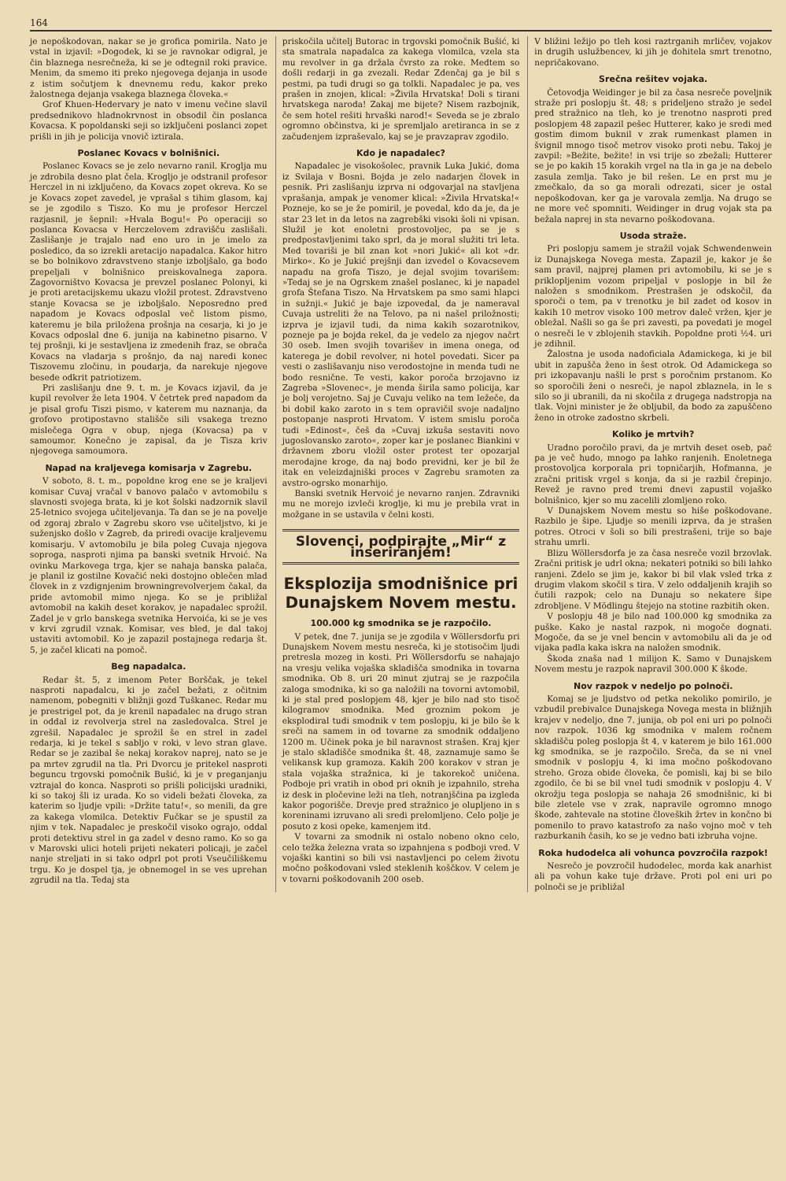164
je nepoškodovan, nakar se je grofica pomirila. Nato je vstal in izjavil: »Dogodek, ki se je ravnokar odigral, je čin blaznega nesrečneža, ki se je odtegnil roki pravice. Menim, da smemo iti preko njegovega dejanja in usode z istim sočutjem k dnevnemu redu, kakor preko žalostnega dejanja vsakega blaznega človeka.«
Grof Khuen-Hedervary je nato v imenu večine slavil predsednikovo hladnokrvnost in obsodil čin poslanca Kovacsa. K popoldanski seji so izključeni poslanci zopet prišli in jih je policija vnovič iztirala.
Poslanec Kovacs v bolnišnici.
Poslanec Kovacs se je zelo nevarno ranil. Kroglja mu je zdrobila desno plat čela. Krogljo je odstranil profesor Herczel in ni izključeno, da Kovacs zopet okreva. Ko se je Kovacs zopet zavedel, je vprašal s tihim glasom, kaj se je zgodilo s Tiszo. Ko mu je profesor Herczel razjasnil, je šepnil: »Hvala Bogu!« Po operaciji so poslanca Kovacsa v Herczelovem zdravišču zaslišali. Zaslišanje je trajalo nad eno uro in je imelo za posledico, da so izrekli aretacijo napadalca. Kakor hitro se bo bolnikovo zdravstveno stanje izboljšalo, ga bodo prepeljali v bolnišnico preiskovalnega zapora. Zagovorništvo Kovacsa je prevzel poslanec Polonyi, ki je proti aretacijskemu ukazu vložil protest. Zdravstveno stanje Kovacsa se je izboljšalo. Neposredno pred napadom je Kovacs odposlal več listom pismo, kateremu je bila priložena prošnja na cesarja, ki jo je Kovacs odposlal dne 6. junija na kabinetno pisarno. V tej prošnji, ki je sestavljena iz zmedenih fraz, se obrača Kovacs na vladarja s prošnjo, da naj naredi konec Tiszovemu zločinu, in poudarja, da narekuje njegove besede odkrit patriotizem.
Pri zaslišanju dne 9. t. m. je Kovacs izjavil, da je kupil revolver že leta 1904. V četrtek pred napadom da je pisal grofu Tiszi pismo, v katerem mu naznanja, da grofovo protipostavno stališče sili vsakega trezno mislečega Ogra v obup, njega (Kovacsa) pa v samoumor. Konečno je zapisal, da je Tisza kriv njegovega samoumora.
Napad na kraljevega komisarja v Zagrebu.
V soboto, 8. t. m., popoldne krog ene se je kraljevi komisar Cuvaj vračal v banovo palačo v avtomobilu s slavnosti svojega brata, ki je kot šolski nadzornik slavil 25-letnico svojega učiteljevanja. Ta dan se je na povelje od zgoraj zbralo v Zagrebu skoro vse učiteljstvo, ki je suženjsko došlo v Zagreb, da priredi ovacije kraljevemu komisarju. V avtomobilu je bila poleg Cuvaja njegova soproga, nasproti njima pa banski svetnik Hrvoić. Na ovinku Markovega trga, kjer se nahaja banska palača, je planil iz gostilne Kovačić neki dostojno oblečen mlad človek in z vzdignjenim browningrevolverjem čakal, da pride avtomobil mimo njega. Ko se je približal avtomobil na kakih deset korakov, je napadalec sprožil. Zadel je v grlo banskega svetnika Hervoića, ki se je ves v krvi zgrudil vznak. Komisar, ves bled, je dal takoj ustaviti avtomobil. Ko je zapazil postajnega redarja št. 5, je začel klicati na pomoč.
Beg napadalca.
Redar št. 5, z imenom Peter Borščak, je tekel nasproti napadalcu, ki je začel bežati, z očitnim namenom, pobegniti v bližnji gozd Tuškanec. Redar mu je prestrigel pot, da je krenil napadalec na drugo stran in oddal iz revolverja strel na zasledovalca. Strel je zgrešil. Napadalec je sprožil še en strel in zadel redarja, ki je tekel s sabljo v roki, v levo stran glave. Redar se je zazibal še nekaj korakov naprej, nato se je pa mrtev zgrudil na tla. Pri Dvorcu je pritekel nasproti beguncu trgovski pomočnik Bušić, ki je v preganjanju vztrajal do konca. Nasproti so prišli policijski uradniki, ki so takoj šli iz urada. Ko so videli bežati človeka, za katerim so ljudje vpili: »Držite tatu!«, so menili, da gre za kakega vlomilca. Detektiv Fučkar se je spustil za njim v tek. Napadalec je preskočil visoko ograjo, oddal proti detektivu strel in ga zadel v desno ramo. Ko so ga v Marovski ulici hoteli prijeti nekateri policaji, je začel nanje streljati in si tako odprl pot proti Vseučiliškemu trgu. Ko je dospel tja, je obnemogel in se ves uprehan zgrudil na tla. Tedaj sta
priskočila učitelj Butorac in trgovski pomočnik Bušić, ki sta smatrala napadalca za kakega vlomilca, vzela sta mu revolver in ga držala čvrsto za roke. Medtem so došli redarji in ga zvezali. Redar Zdenčaj ga je bil s pestmi, pa tudi drugi so ga tolkli. Napadalec je pa, ves prašen in znojen, klical: »Živila Hrvatska! Doli s tirani hrvatskega naroda! Zakaj me bijete? Nisem razbojnik, če sem hotel rešiti hrvaški narod!« Seveda se je zbralo ogromno občinstva, ki je spremljalo aretiranca in se z začudenjem izpraševalo, kaj se je pravzaprav zgodilo.
Kdo je napadalec?
Napadalec je visokošolec, pravnik Luka Jukić, doma iz Svilaja v Bosni. Bojda je zelo nadarjen človek in pesnik. Pri zaslišanju izprva ni odgovarjal na stavljena vprašanja, ampak je venomer klical: »Živila Hrvatska!« Pozneje, ko se je že pomiril, je povedal, kdo da je, da je star 23 let in da letos na zagrebški visoki šoli ni vpisan. Služil je kot enoletni prostovoljec, pa se je s predpostavljenimi tako sprl, da je moral služiti tri leta. Med tovariši je bil znan kot »nori Jukić« ali kot »dr. Mirko«. Ko je Jukić prejšnji dan izvedel o Kovacsevem napadu na grofa Tiszo, je dejal svojim tovarišem: »Tedaj se je na Ogrskem znašel poslanec, ki je napadel grofa Štefana Tiszo. Na Hrvatskem pa smo sami hlapci in sužnji.« Jukić je baje izpovedal, da je nameraval Cuvaja ustreliti že na Telovo, pa ni našel priložnosti; izprva je izjavil tudi, da nima kakih sozarotnikov, pozneje pa je bojda rekel, da je vedelo za njegov načrt 30 oseb. Imen svojih tovarišev in imena onega, od katerega je dobil revolver, ni hotel povedati. Sicer pa vesti o zaslišavanju niso verodostojne in menda tudi ne bodo resnične. Te vesti, kakor poroča brzojavno iz Zagreba »Slovenec«, je menda širila samo policija, kar je bolj verojetno. Saj je Cuvaju veliko na tem ležeče, da bi dobil kako zaroto in s tem opravičil svoje nadaljno postopanje nasproti Hrvatom. V istem smislu poroča tudi »Edinost«, češ da »Cuvaj izkuša sestaviti novo jugoslovansko zaroto«, zoper kar je poslanec Biankini v državnem zboru vložil oster protest ter opozarjal merodajne kroge, da naj bodo previdni, ker je bil že itak en veleizdajniški proces v Zagrebu sramoten za avstro-ogrsko monarhijo.
Banski svetnik Hervoić je nevarno ranjen. Zdravniki mu ne morejo izvleči krogljе, ki mu je prebila vrat in možgane in se ustavila v čelni kosti.
Slovenci, podpirajte „Mir“ z inseriranjem!
Eksplozija smodnišnice pri Dunajskem Novem mestu.
100.000 kg smodnika se je razpočilo.
V petek, dne 7. junija se je zgodila v Wöllersdorfu pri Dunajskem Novem mestu nesreča, ki je stotisočim ljudi pretresla mozeg in kosti. Pri Wöllersdorfu se nahajajo na vresju velika vojaška skladišča smodnika in tovarna smodnika. Ob 8. uri 20 minut zjutraj se je razpočila zaloga smodnika, ki so ga naložili na tovorni avtomobil, ki je stal pred poslopjem 48, kjer je bilo nad sto tisoč kilogramov smodnika. Med groznim pokom je eksplodiral tudi smodnik v tem poslopju, ki je bilo še k sreči na samem in od tovarne za smodnik oddaljeno 1200 m. Učinek poka je bil naravnost strašen. Kraj kjer je stalo skladišče smodnika št. 48, zaznamuje samo še velikansk kup gramoza. Kakih 200 korakov v stran je stala vojaška stražnica, ki je takorekoč uničena. Podboje pri vratih in obod pri oknih je izpahnilo, streha iz desk in pločevine leži na tleh, notranjščina pa izgleda kakor pogorišče. Drevje pred stražnico je olupljeno in s koreninami izruvano ali sredi prelomljeno. Celo polje je posuto z kosi opeke, kamenjem itd.
V tovarni za smodnik ni ostalo nobeno okno celo, celo težka železna vrata so izpahnjena s podboji vred. V vojaški kantini so bili vsi nastavljenci po celem životu močno poškodovani vsled steklenih koščkov. V celem je v tovarni poškodovanih 200 oseb.
V bližini ležijo po tleh kosi raztrganih mrličev, vojakov in drugih uslužbencev, ki jih je dohitela smrt trenotno, nepričakovano.
Srečna rešitev vojaka.
Četovodja Weidinger je bil za časa nesreče poveljnik straže pri poslopju št. 48; s prideljeno stražo je sedel pred stražnico na tleh, ko je trenotno nasproti pred poslopjem 48 zapazil pešec Hutterer, kako je sredi med gostim dimom buknil v zrak rumenkast plamen in švignil mnogo tisoč metrov visoko proti nebu. Takoj je zavpil: »Bežite, bežite! in vsi trije so zbežali; Hutterer se je po kakih 15 korakih vrgel na tla in ga je na debelo zasula zemlja. Tako je bil rešen. Le en prst mu je zmečkalo, da so ga morali odrezati, sicer je ostal nepoškodovan, ker ga je varovala zemlja. Na drugo se ne more več spomniti. Weidinger in drug vojak sta pa bežala naprej in sta nevarno poškodovana.
Usoda straže.
Pri poslopju samem je stražil vojak Schwendenwein iz Dunajskega Novega mesta. Zapazil je, kakor je še sam pravil, najprej plamen pri avtomobilu, ki se je s priklopljenim vozom pripeljal v poslopje in bil že naložen s smodnikom. Prestrašen je odskočil, da sporoči o tem, pa v trenotku je bil zadet od kosov in kakih 10 metrov visoko 100 metrov daleč vržen, kjer je obležal. Našli so ga še pri zavesti, pa povedati je mogel o nesreči le v zblojenih stavkih. Popoldne proti ½4. uri je zdihnil.
Žalostna je usoda nadoficiala Adamickega, ki je bil ubit in zapušča ženo in šest otrok. Od Adamickega so pri izkopavanju našli le prst s poročnim prstanom. Ko so sporočili ženi o nesreči, je napol zblaznela, in le s silo so ji ubranili, da ni skočila z drugega nadstropja na tlak. Vojni minister je že obljubil, da bodo za zapuščeno ženo in otroke zadostno skrbeli.
Koliko je mrtvih?
Uradno poročilo pravi, da je mrtvih deset oseb, pač pa je več hudo, mnogo pa lahko ranjenih. Enoletnega prostovoljca korporala pri topničarjih, Hofmanna, je zračni pritisk vrgel s konja, da si je razbil črepinjo. Revež je ravno pred tremi dnevi zapustil vojaško bolnišnico, kjer so mu zacelili zlomljeno roko.
V Dunajskem Novem mestu so hiše poškodovane. Razbilo je šipe. Ljudje so menili izprva, da je strašen potres. Otroci v šoli so bili prestrašeni, trije so baje strahu umrli.
Blizu Wöllersdorfa je za časa nesreče vozil brzovlak. Zračni pritisk je udrl okna; nekateri potniki so bili lahko ranjeni. Zdelo se jim je, kakor bi bil vlak vsled trka z drugim vlakom skočil s tira. V zelo oddaljenih krajih so čutili razpok; celo na Dunaju so nekatere šipe zdrobljene. V Mödlingu štejejo na stotine razbitih oken.
V poslopju 48 je bilo nad 100.000 kg smodnika za puške. Kako je nastal razpok, ni mogoče dognati. Mogoče, da se je vnel bencin v avtomobilu ali da je od vijaka padla kaka iskra na naložen smodnik.
Škoda znaša nad 1 milijon K. Samo v Dunajskem Novem mestu je razpok napravil 300.000 K škode.
Nov razpok v nedeljo po polnoči.
Komaj se je ljudstvo od petka nekoliko pomirilo, je vzbudil prebivalce Dunajskega Novega mesta in bližnjih krajev v nedeljo, dne 7. junija, ob pol eni uri po polnoči nov razpok. 1036 kg smodnika v malem ročnem skladišču poleg poslopja št 4, v katerem je bilo 161.000 kg smodnika, se je razpočilo. Sreča, da se ni vnel smodnik v poslopju 4, ki ima močno poškodovano streho. Groza obide človeka, če pomisli, kaj bi se bilo zgodilo, če bi se bil vnel tudi smodnik v poslopju 4. V okrožju tega poslopja se nahaja 26 smodnišnic, ki bi bile zletele vse v zrak, napravile ogromno mnogo škode, zahtevale na stotine človeških žrtev in končno bi pomenilo to pravo katastrofo za našo vojno moč v teh razburkanih časih, ko se je vedno bati izbruha vojne.
Roka hudodelca ali vohunca povzročila razpok!
Nesrečo je povzročil hudodelec, morda kak anarhist ali pa vohun kake tuje države. Proti pol eni uri po polnoči se je približal